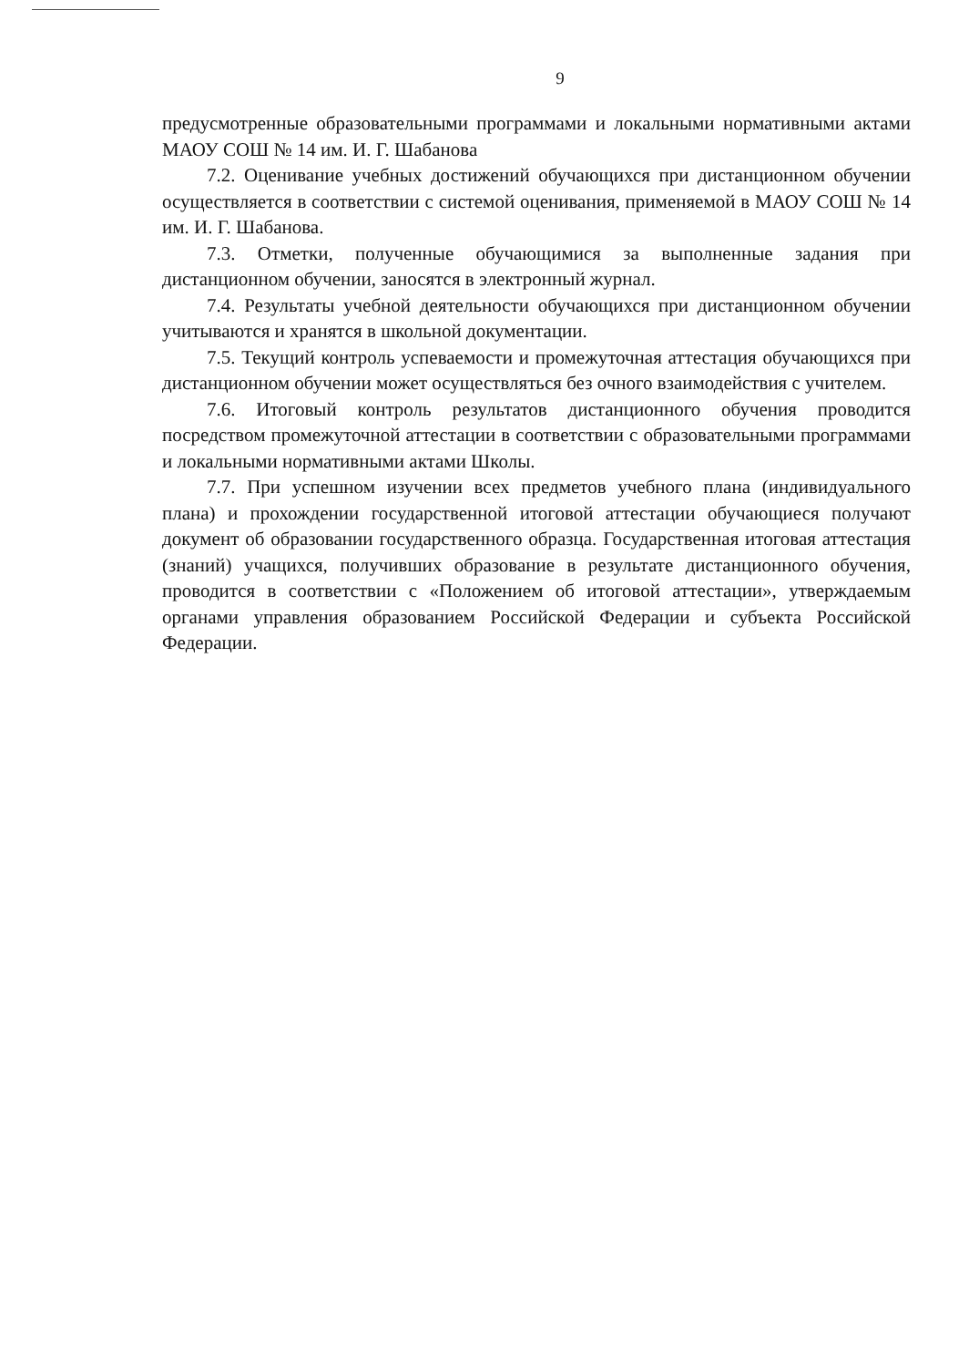9
предусмотренные образовательными программами и локальными нормативными актами МАОУ СОШ № 14 им. И. Г. Шабанова
7.2. Оценивание учебных достижений обучающихся при дистанционном обучении осуществляется в соответствии с системой оценивания, применяемой в МАОУ СОШ № 14 им. И. Г. Шабанова.
7.3. Отметки, полученные обучающимися за выполненные задания при дистанционном обучении, заносятся в электронный журнал.
7.4. Результаты учебной деятельности обучающихся при дистанционном обучении учитываются и хранятся в школьной документации.
7.5. Текущий контроль успеваемости и промежуточная аттестация обучающихся при дистанционном обучении может осуществляться без очного взаимодействия с учителем.
7.6. Итоговый контроль результатов дистанционного обучения проводится посредством промежуточной аттестации в соответствии с образовательными программами и локальными нормативными актами Школы.
7.7. При успешном изучении всех предметов учебного плана (индивидуального плана) и прохождении государственной итоговой аттестации обучающиеся получают документ об образовании государственного образца. Государственная итоговая аттестация (знаний) учащихся, получивших образование в результате дистанционного обучения, проводится в соответствии с «Положением об итоговой аттестации», утверждаемым органами управления образованием Российской Федерации и субъекта Российской Федерации.